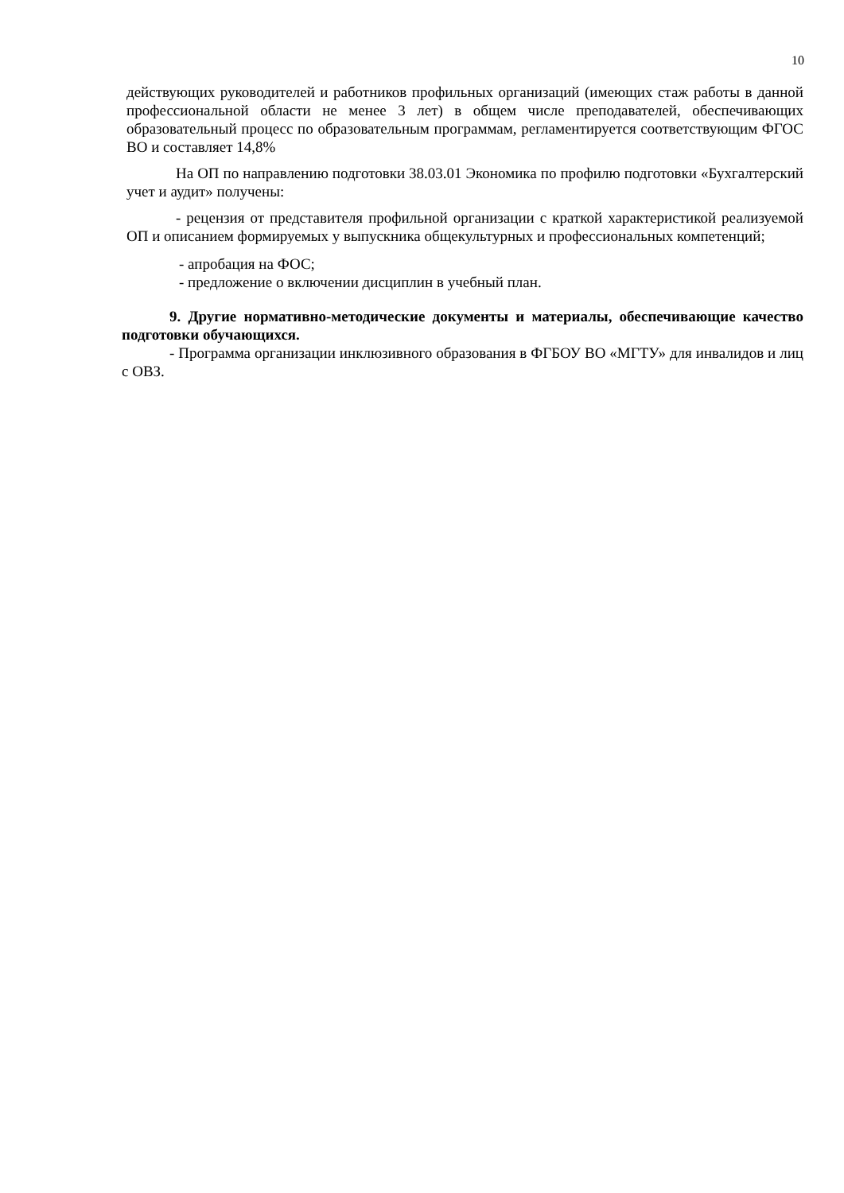10
действующих руководителей и работников профильных организаций (имеющих стаж работы в данной профессиональной области не менее 3 лет) в общем числе преподавателей, обеспечивающих образовательный процесс по образовательным программам, регламентируется соответствующим ФГОС ВО и составляет 14,8%
На ОП по направлению подготовки 38.03.01 Экономика по профилю подготовки «Бухгалтерский учет и аудит» получены:
- рецензия от представителя профильной организации с краткой характеристикой реализуемой ОП и описанием формируемых у выпускника общекультурных и профессиональных компетенций;
- апробация на ФОС;
- предложение о включении дисциплин в учебный план.
9. Другие нормативно-методические документы и материалы, обеспечивающие качество подготовки обучающихся.
- Программа организации инклюзивного образования в ФГБОУ ВО «МГТУ» для инвалидов и лиц с ОВЗ.